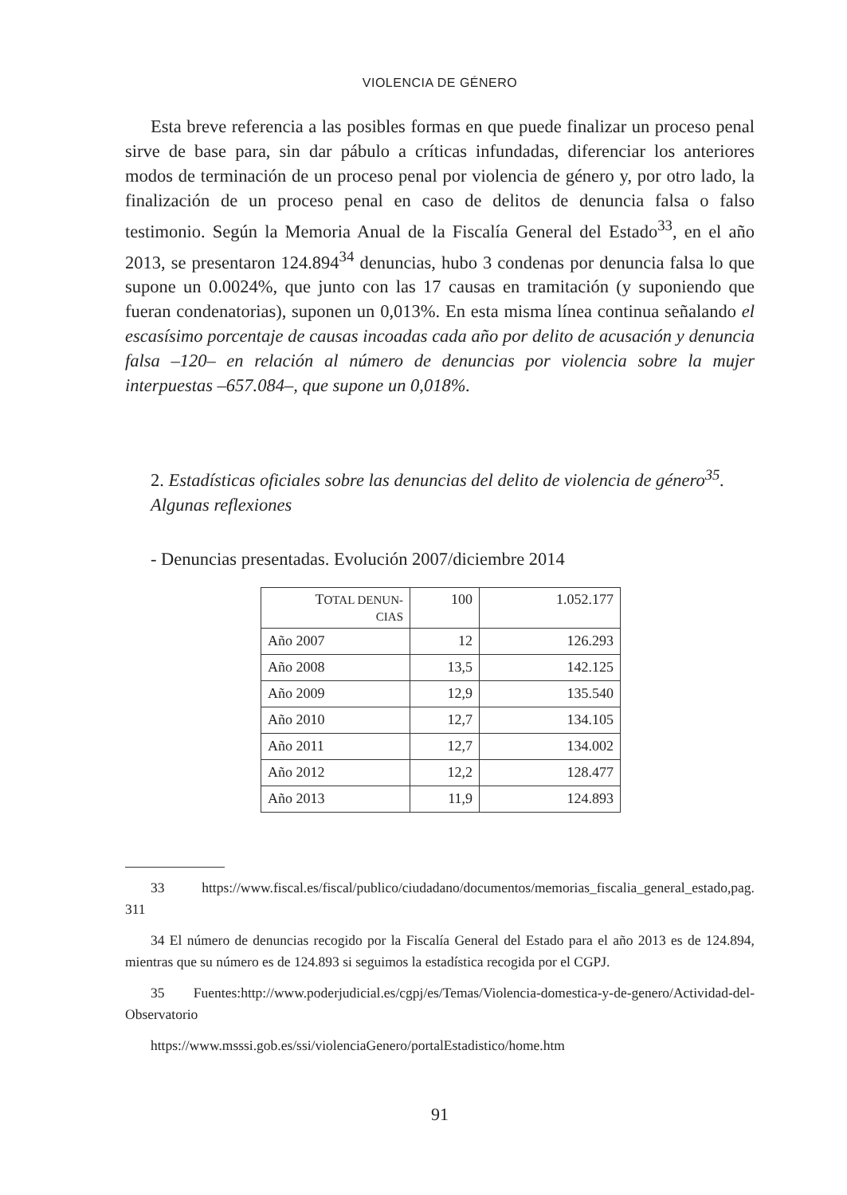VIOLENCIA DE GÉNERO
Esta breve referencia a las posibles formas en que puede finalizar un proceso penal sirve de base para, sin dar pábulo a críticas infundadas, diferenciar los anteriores modos de terminación de un proceso penal por violencia de género y, por otro lado, la finalización de un proceso penal en caso de delitos de denuncia falsa o falso testimonio. Según la Memoria Anual de la Fiscalía General del Estado<sup>33</sup>, en el año 2013, se presentaron 124.894<sup>34</sup> denuncias, hubo 3 condenas por denuncia falsa lo que supone un 0.0024%, que junto con las 17 causas en tramitación (y suponiendo que fueran condenatorias), suponen un 0,013%. En esta misma línea continua señalando el escasísimo porcentaje de causas incoadas cada año por delito de acusación y denuncia falsa –120– en relación al número de denuncias por violencia sobre la mujer interpuestas –657.084–, que supone un 0,018%.
2. Estadísticas oficiales sobre las denuncias del delito de violencia de género<sup>35</sup>. Algunas reflexiones
- Denuncias presentadas. Evolución 2007/diciembre 2014
| T OTAL DENUN- CIAS | 100 | 1.052.177 |
| Año 2007 | 12 | 126.293 |
| Año 2008 | 13,5 | 142.125 |
| Año 2009 | 12,9 | 135.540 |
| Año 2010 | 12,7 | 134.105 |
| Año 2011 | 12,7 | 134.002 |
| Año 2012 | 12,2 | 128.477 |
| Año 2013 | 11,9 | 124.893 |
33 https://www.fiscal.es/fiscal/publico/ciudadano/documentos/memorias_fiscalia_general_estado,pag. 311
34 El número de denuncias recogido por la Fiscalía General del Estado para el año 2013 es de 124.894, mientras que su número es de 124.893 si seguimos la estadística recogida por el CGPJ.
35 Fuentes:http://www.poderjudicial.es/cgpj/es/Temas/Violencia-domestica-y-de-genero/Actividad-del-Observatorio
https://www.msssi.gob.es/ssi/violenciaGenero/portalEstadistico/home.htm
91